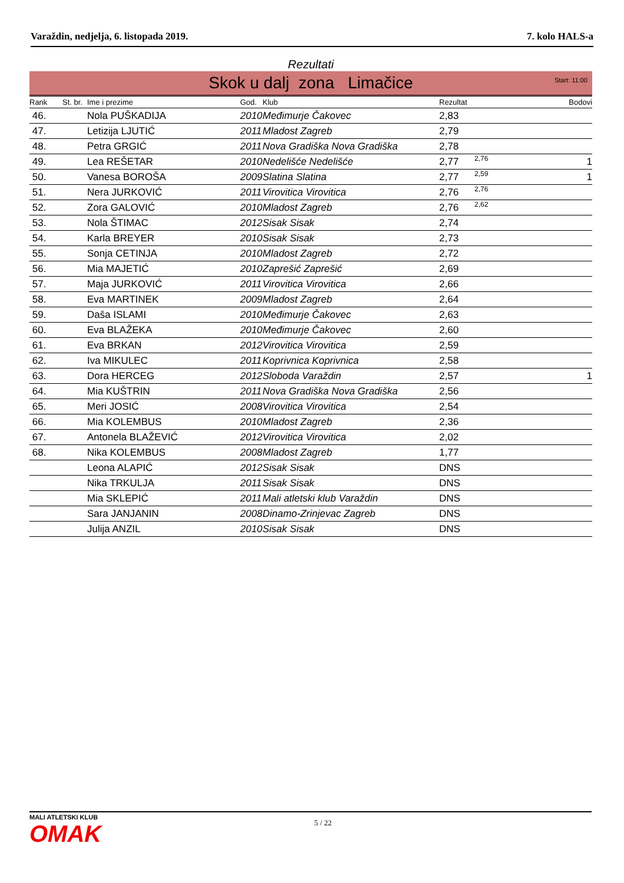Varaždin, nedjelja, 6. listopada 2019. 7. kolo HALS-a
Rezultati
Skok u dalj zona Limačice Start: 11:00
| Rank | St. br. | Ime i prezime | God. | Klub | Rezultat | | Bodovi |
| --- | --- | --- | --- | --- | --- | --- | --- |
| 46. | | Nola PUŠKADIJA | 2010 | Međimurje Čakovec | 2,83 | | |
| 47. | | Letizija LJUTIĆ | 2011 | Mladost Zagreb | 2,79 | | |
| 48. | | Petra GRGIĆ | 2011 | Nova Gradiška Nova Gradiška | 2,78 | | |
| 49. | | Lea REŠETAR | 2010 | Nedelišće Nedelišće | 2,77 | 2,76 | 1 |
| 50. | | Vanesa BOROŠA | 2009 | Slatina Slatina | 2,77 | 2,59 | 1 |
| 51. | | Nera JURKOVIĆ | 2011 | Virovitica Virovitica | 2,76 | 2,76 | |
| 52. | | Zora GALOVIĆ | 2010 | Mladost Zagreb | 2,76 | 2,62 | |
| 53. | | Nola ŠTIMAC | 2012 | Sisak Sisak | 2,74 | | |
| 54. | | Karla BREYER | 2010 | Sisak Sisak | 2,73 | | |
| 55. | | Sonja CETINJA | 2010 | Mladost Zagreb | 2,72 | | |
| 56. | | Mia MAJETIĆ | 2010 | Zaprešić Zaprešić | 2,69 | | |
| 57. | | Maja JURKOVIĆ | 2011 | Virovitica Virovitica | 2,66 | | |
| 58. | | Eva MARTINEK | 2009 | Mladost Zagreb | 2,64 | | |
| 59. | | Daša ISLAMI | 2010 | Međimurje Čakovec | 2,63 | | |
| 60. | | Eva BLAŽEKA | 2010 | Međimurje Čakovec | 2,60 | | |
| 61. | | Eva BRKAN | 2012 | Virovitica Virovitica | 2,59 | | |
| 62. | | Iva MIKULEC | 2011 | Koprivnica Koprivnica | 2,58 | | |
| 63. | | Dora HERCEG | 2012 | Sloboda Varaždin | 2,57 | | 1 |
| 64. | | Mia KUŠTRIN | 2011 | Nova Gradiška Nova Gradiška | 2,56 | | |
| 65. | | Meri JOSIĆ | 2008 | Virovitica Virovitica | 2,54 | | |
| 66. | | Mia KOLEMBUS | 2010 | Mladost Zagreb | 2,36 | | |
| 67. | | Antonela BLAŽEVIĆ | 2012 | Virovitica Virovitica | 2,02 | | |
| 68. | | Nika KOLEMBUS | 2008 | Mladost Zagreb | 1,77 | | |
| | | Leona ALAPIĆ | 2012 | Sisak Sisak | DNS | | |
| | | Nika TRKULJA | 2011 | Sisak Sisak | DNS | | |
| | | Mia SKLEPIĆ | 2011 | Mali atletski klub Varaždin | DNS | | |
| | | Sara JANJANIN | 2008 | Dinamo-Zrinjevac Zagreb | DNS | | |
| | | Julija ANZIL | 2010 | Sisak Sisak | DNS | | |
MALI ATLETSKI KLUB
OMAK
5 / 22